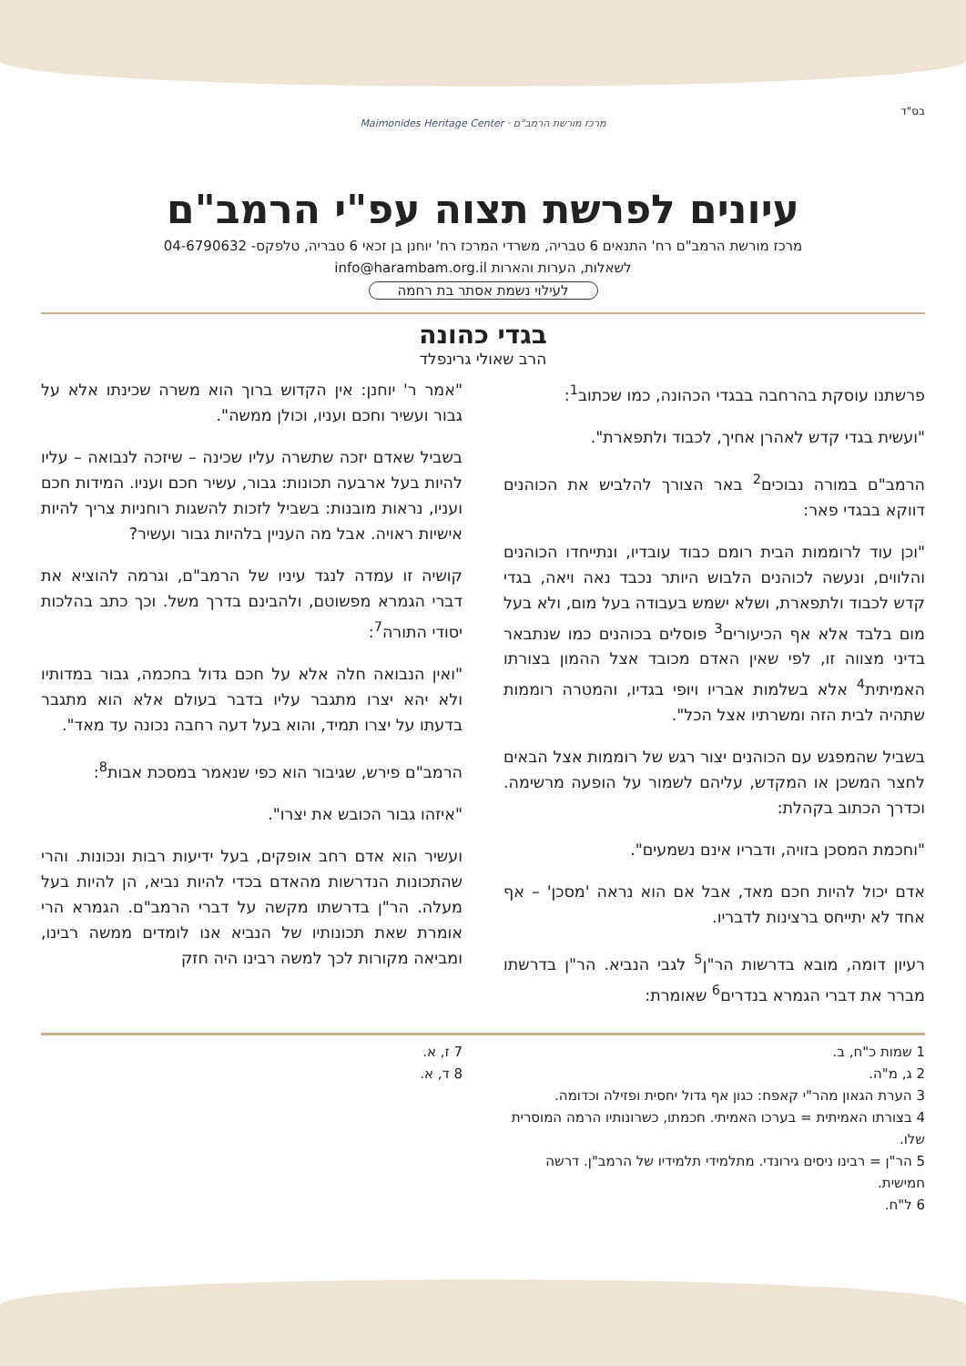בס"ד
מרכז מורשת הרמב"ם · Maimonides Heritage Center
עיונים לפרשת תצוה עפ"י הרמב"ם
מרכז מורשת הרמב"ם רח' התנאים 6 טבריה, משרדי המרכז רח' יוחנן בן זכאי 6 טבריה, טלפקס- 04-6790632
לשאלות, הערות והארות info@harambam.org.il
לעילוי נשמת אסתר בת רחמה
בגדי כהונה
הרב שאולי גרינפלד
פרשתנו עוסקת בהרחבה בבגדי הכהונה, כמו שכתוב<sup>1</sup>:
"ועשית בגדי קדש לאהרן אחיך, לכבוד ולתפארת".
הרמב"ם במורה נבוכים<sup>2</sup> באר הצורך להלביש את הכוהנים דווקא בבגדי פאר:
"וכן עוד לרוממות הבית רומם כבוד עובדיו, ונתייחדו הכוהנים והלווים, ונעשה לכוהנים הלבוש היותר נכבד נאה ויאה, בגדי קדש לכבוד ולתפארת, ושלא ישמש בעבודה בעל מום, ולא בעל מום בלבד אלא אף הכיעורים<sup>3</sup> פוסלים בכוהנים כמו שנתבאר בדיני מצווה זו, לפי שאין האדם מכובד אצל ההמון בצורתו האמיתית<sup>4</sup> אלא בשלמות אבריו ויופי בגדיו, והמטרה רוממות שתהיה לבית הזה ומשרתיו אצל הכל".
בשביל שהמפגש עם הכוהנים יצור רגש של רוממות אצל הבאים לחצר המשכן או המקדש, עליהם לשמור על הופעה מרשימה. וכדרך הכתוב בקהלת:
"וחכמת המסכן בזויה, ודבריו אינם נשמעים".
אדם יכול להיות חכם מאד, אבל אם הוא נראה 'מסכן' – אף אחד לא יתייחס ברצינות לדבריו.
רעיון דומה, מובא בדרשות הר"ן<sup>5</sup> לגבי הנביא. הר"ן בדרשתו מברר את דברי הגמרא בנדרים<sup>6</sup> שאומרת:
"אמר ר' יוחנן: אין הקדוש ברוך הוא משרה שכינתו אלא על גבור ועשיר וחכם ועניו, וכולן ממשה".
בשביל שאדם יזכה שתשרה עליו שכינה – שיזכה לנבואה – עליו להיות בעל ארבעה תכונות: גבור, עשיר חכם ועניו. המידות חכם ועניו, נראות מובנות: בשביל לזכות להשגות רוחניות צריך להיות אישיות ראויה. אבל מה העניין בלהיות גבור ועשיר?
קושיה זו עמדה לנגד עיניו של הרמב"ם, וגרמה להוציא את דברי הגמרא מפשוטם, ולהבינם בדרך משל. וכך כתב בהלכות יסודי התורה<sup>7</sup>:
"ואין הנבואה חלה אלא על חכם גדול בחכמה, גבור במדותיו ולא יהא יצרו מתגבר עליו בדבר בעולם אלא הוא מתגבר בדעתו על יצרו תמיד, והוא בעל דעה רחבה נכונה עד מאד".
הרמב"ם פירש, שגיבור הוא כפי שנאמר במסכת אבות<sup>8</sup>:
"איזהו גבור הכובש את יצרו".
ועשיר הוא אדם רחב אופקים, בעל ידיעות רבות ונכונות. והרי שהתכונות הנדרשות מהאדם בכדי להיות נביא, הן להיות בעל מעלה. הר"ן בדרשתו מקשה על דברי הרמב"ם. הגמרא הרי אומרת שאת תכונותיו של הנביא אנו לומדים ממשה רבינו, ומביאה מקורות לכך למשה רבינו היה חזק
1 שמות כ"ח, ב.
2 ג, מ"ה.
3 הערת הגאון מהר"י קאפח: כגון אף גדול יחסית ופזילה וכדומה.
4 בצורתו האמיתית = בערכו האמיתי. חכמתו, כשרונותיו הרמה המוסרית שלו.
5 הר"ן = רבינו ניסים גירונדי. מתלמידי תלמידיו של הרמב"ן. דרשה חמישית.
6 ל"ח.
7 ז, א.
8 ד, א.